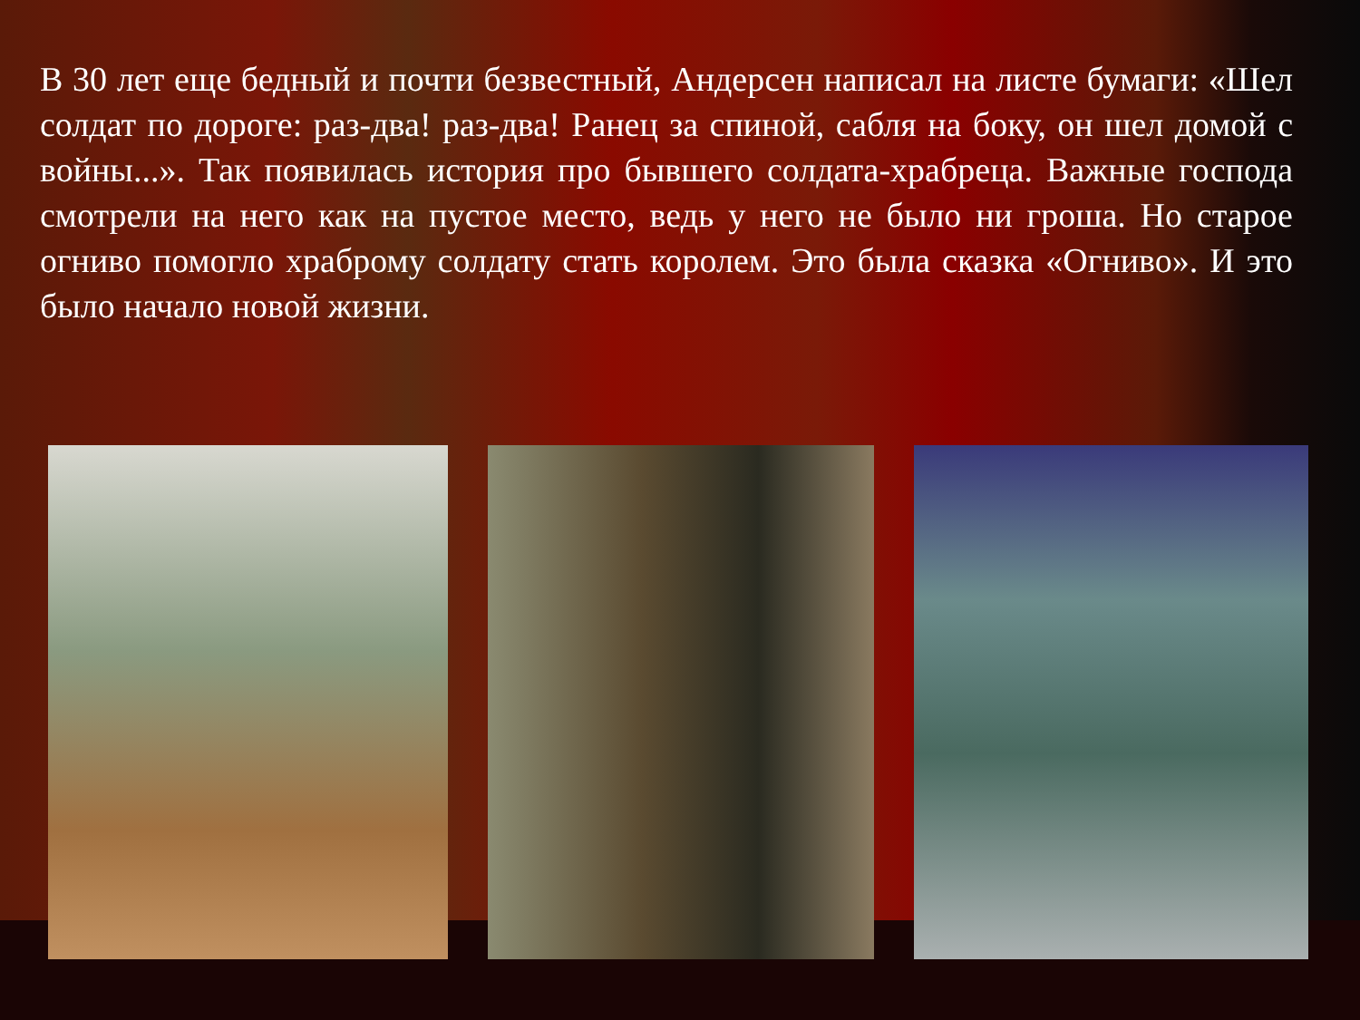В 30 лет еще бедный и почти безвестный, Андерсен написал на листе бумаги: «Шел солдат по дороге: раз-два! раз-два! Ранец за спиной, сабля на боку, он шел домой с войны...». Так появилась история про бывшего солдата-храбреца. Важные господа смотрели на него как на пустое место, ведь у него не было ни гроша. Но старое огниво помогло храброму солдату стать королем. Это была сказка «Огниво». И это было начало новой жизни.